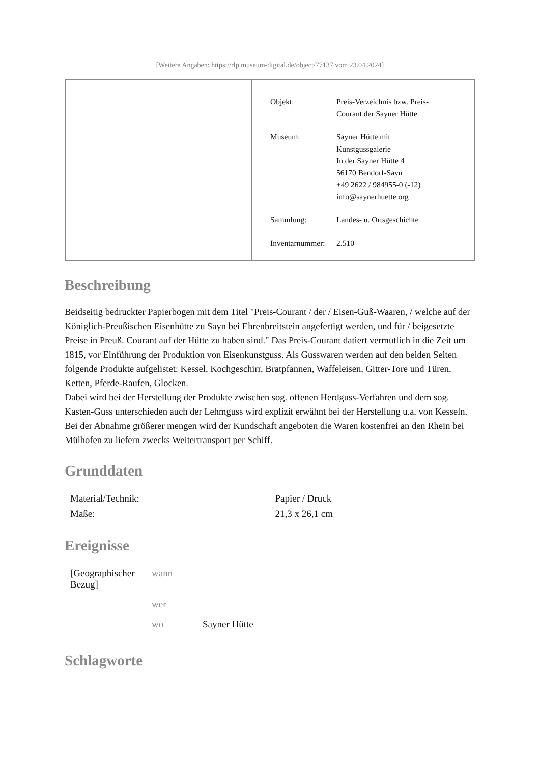[Weitere Angaben: https://rlp.museum-digital.de/object/77137 vom 23.04.2024]
| Objekt: | Preis-Verzeichnis bzw. Preis- Courant der Sayner Hütte |
| Museum: | Sayner Hütte mit Kunstgussgalerie In der Sayner Hütte 4 56170 Bendorf-Sayn +49 2622 / 984955-0 (-12) info@saynerhuette.org |
| Sammlung: | Landes- u. Ortsgeschichte |
| Inventarnummer: | 2.510 |
Beschreibung
Beidseitig bedruckter Papierbogen mit dem Titel "Preis-Courant / der / Eisen-Guß-Waaren, / welche auf der Königlich-Preußischen Eisenhütte zu Sayn bei Ehrenbreitstein angefertigt werden, und für / beigesetzte Preise in Preuß. Courant auf der Hütte zu haben sind." Das Preis-Courant datiert vermutlich in die Zeit um 1815, vor Einführung der Produktion von Eisenkunstguss. Als Gusswaren werden auf den beiden Seiten folgende Produkte aufgelistet: Kessel, Kochgeschirr, Bratpfannen, Waffeleisen, Gitter-Tore und Türen, Ketten, Pferde-Raufen, Glocken.
Dabei wird bei der Herstellung der Produkte zwischen sog. offenen Herdguss-Verfahren und dem sog. Kasten-Guss unterschieden auch der Lehmguss wird explizit erwähnt bei der Herstellung u.a. von Kesseln. Bei der Abnahme größerer mengen wird der Kundschaft angeboten die Waren kostenfrei an den Rhein bei Mülhofen zu liefern zwecks Weitertransport per Schiff.
Grunddaten
| Material/Technik: | Papier / Druck |
| Maße: | 21,3 x 26,1 cm |
Ereignisse
| [Geographischer Bezug] | wann | |
| | wer | |
| | wo | Sayner Hütte |
Schlagworte